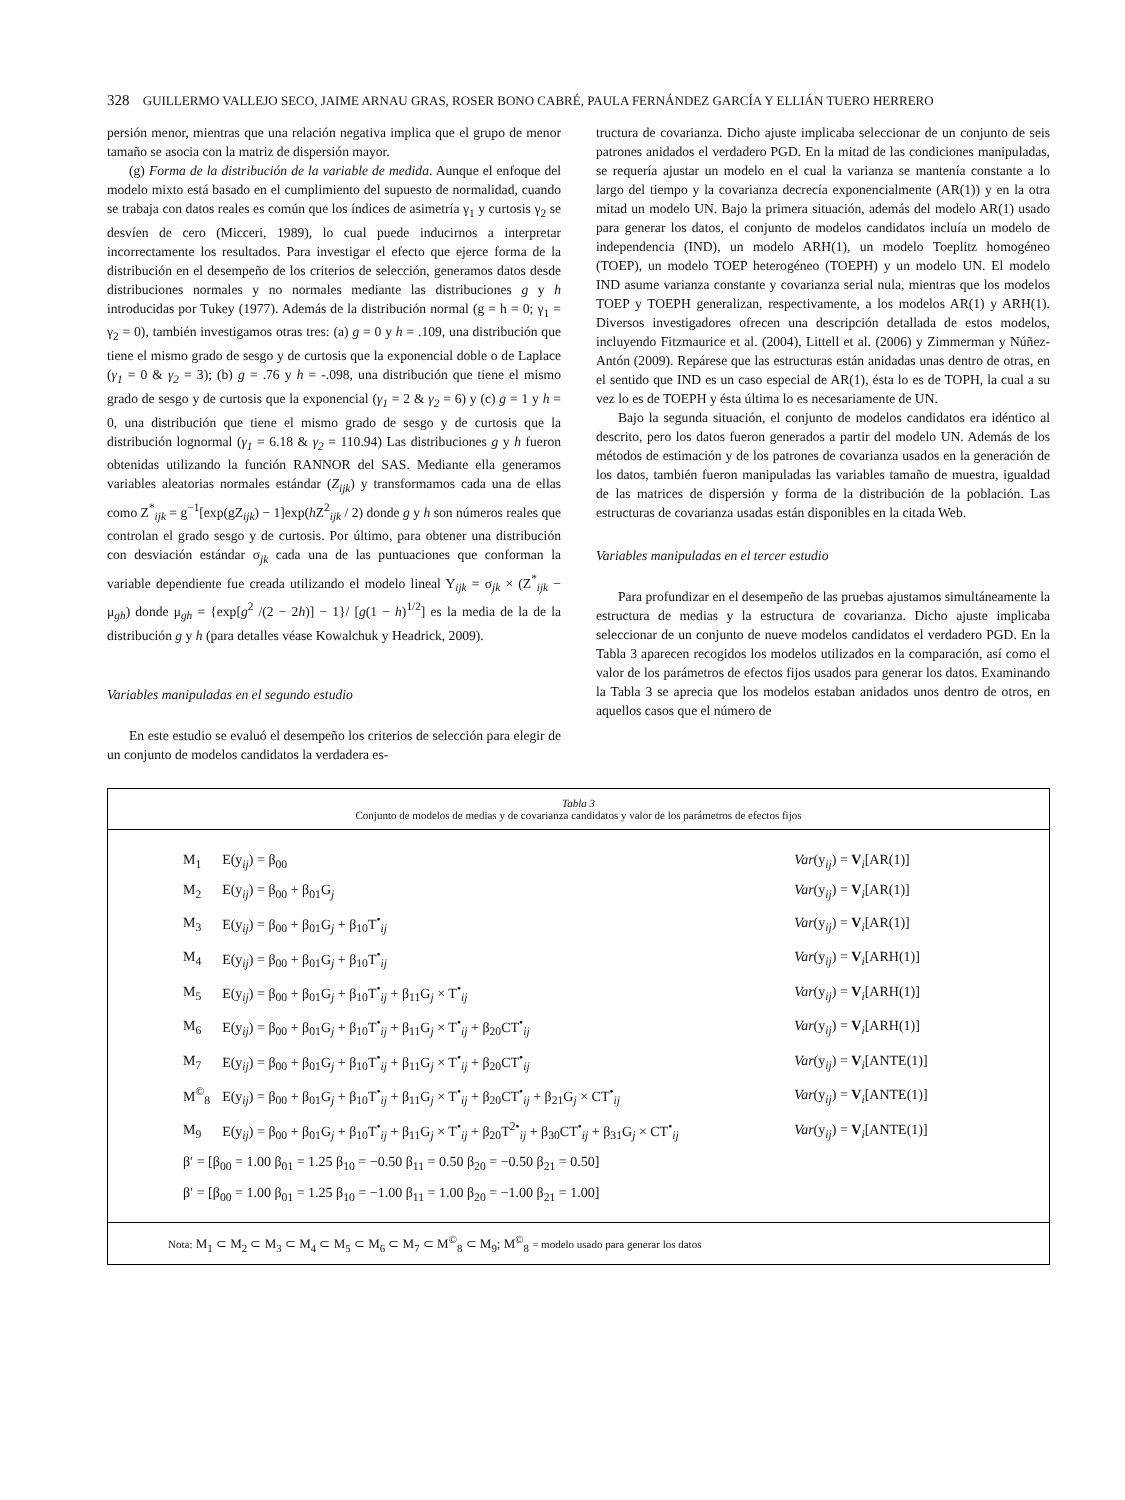328 GUILLERMO VALLEJO SECO, JAIME ARNAU GRAS, ROSER BONO CABRÉ, PAULA FERNÁNDEZ GARCÍA Y ELLIÁN TUERO HERRERO
persión menor, mientras que una relación negativa implica que el grupo de menor tamaño se asocia con la matriz de dispersión mayor.
(g) Forma de la distribución de la variable de medida. Aunque el enfoque del modelo mixto está basado en el cumplimiento del supuesto de normalidad, cuando se trabaja con datos reales es común que los índices de asimetría γ<sub>1</sub> y curtosis γ<sub>2</sub> se desvíen de cero (Micceri, 1989), lo cual puede inducirnos a interpretar incorrectamente los resultados. Para investigar el efecto que ejerce forma de la distribución en el desempeño de los criterios de selección, generamos datos desde distribuciones normales y no normales mediante las distribuciones g y h introducidas por Tukey (1977). Además de la distribución normal (g = h = 0; γ<sub>1</sub> = γ<sub>2</sub> = 0), también investigamos otras tres: (a) g = 0 y h = .109, una distribución que tiene el mismo grado de sesgo y de curtosis que la exponencial doble o de Laplace (γ<sub>1</sub> = 0 & γ<sub>2</sub> = 3); (b) g = .76 y h = -.098, una distribución que tiene el mismo grado de sesgo y de curtosis que la exponencial (γ<sub>1</sub> = 2 & γ<sub>2</sub> = 6) y (c) g = 1 y h = 0, una distribución que tiene el mismo grado de sesgo y de curtosis que la distribución lognormal (γ<sub>1</sub> = 6.18 & γ<sub>2</sub> = 110.94) Las distribuciones g y h fueron obtenidas utilizando la función RANNOR del SAS. Mediante ella generamos variables aleatorias normales estándar (Z<sub>ijk</sub>) y transformamos cada una de ellas como Z<sup>*</sup><sub>ijk</sub> = g<sup>−1</sup>[exp(gZ<sub>ijk</sub>) − 1]exp(h Z<sup>2</sup><sub>ijk</sub> / 2) donde g y h son números reales que controlan el grado sesgo y de curtosis. Por último, para obtener una distribución con desviación estándar σ<sub>jk</sub> cada una de las puntuaciones que conforman la variable dependiente fue creada utilizando el modelo lineal Y<sub>ijk</sub> = σ<sub>jk</sub> × (Z<sup>*</sup><sub>ijk</sub> − μ<sub>gh</sub>) donde μ<sub>gh</sub> = {exp[g<sup>2</sup> /(2 − 2h)] − 1}/ [g(1 − h)<sup>1/2</sup>] es la media de la de la distribución g y h (para detalles véase Kowalchuk y Headrick, 2009).
Variables manipuladas en el segundo estudio
En este estudio se evaluó el desempeño los criterios de selección para elegir de un conjunto de modelos candidatos la verdadera es-
tructura de covarianza. Dicho ajuste implicaba seleccionar de un conjunto de seis patrones anidados el verdadero PGD. En la mitad de las condiciones manipuladas, se requería ajustar un modelo en el cual la varianza se mantenía constante a lo largo del tiempo y la covarianza decrecía exponencialmente (AR(1)) y en la otra mitad un modelo UN. Bajo la primera situación, además del modelo AR(1) usado para generar los datos, el conjunto de modelos candidatos incluía un modelo de independencia (IND), un modelo ARH(1), un modelo Toeplitz homogéneo (TOEP), un modelo TOEP heterogéneo (TOEPH) y un modelo UN. El modelo IND asume varianza constante y covarianza serial nula, mientras que los modelos TOEP y TOEPH generalizan, respectivamente, a los modelos AR(1) y ARH(1). Diversos investigadores ofrecen una descripción detallada de estos modelos, incluyendo Fitzmaurice et al. (2004), Littell et al. (2006) y Zimmerman y Núñez-Antón (2009). Repárese que las estructuras están anidadas unas dentro de otras, en el sentido que IND es un caso especial de AR(1), ésta lo es de TOPH, la cual a su vez lo es de TOEPH y ésta última lo es necesariamente de UN.
Bajo la segunda situación, el conjunto de modelos candidatos era idéntico al descrito, pero los datos fueron generados a partir del modelo UN. Además de los métodos de estimación y de los patrones de covarianza usados en la generación de los datos, también fueron manipuladas las variables tamaño de muestra, igualdad de las matrices de dispersión y forma de la distribución de la población. Las estructuras de covarianza usadas están disponibles en la citada Web.
Variables manipuladas en el tercer estudio
Para profundizar en el desempeño de las pruebas ajustamos simultáneamente la estructura de medias y la estructura de covarianza. Dicho ajuste implicaba seleccionar de un conjunto de nueve modelos candidatos el verdadero PGD. En la Tabla 3 aparecen recogidos los modelos utilizados en la comparación, así como el valor de los parámetros de efectos fijos usados para generar los datos. Examinando la Tabla 3 se aprecia que los modelos estaban anidados unos dentro de otros, en aquellos casos que el número de
Tabla 3
Conjunto de modelos de medias y de covarianza candidatos y valor de los parámetros de efectos fijos
| M<sub>1</sub> | E(y<sub>ij</sub>) = β<sub>00</sub> | Var (y<sub>ij</sub>) = V<sub>i</sub>[AR(1)] |
| M<sub>2</sub> | E(y<sub>ij</sub>) = β<sub>00</sub> + β<sub>01</sub>G<sub>j</sub> | Var (y<sub>ij</sub>) = V<sub>i</sub>[AR(1)] |
| M<sub>3</sub> | E(y<sub>ij</sub>) = β<sub>00</sub> + β<sub>01</sub>G<sub>j</sub> + β<sub>10</sub>T<sup>•</sup><sub>ij</sub> | Var (y<sub>ij</sub>) = V<sub>i</sub>[AR(1)] |
| M<sub>4</sub> | E(y<sub>ij</sub>) = β<sub>00</sub> + β<sub>01</sub>G<sub>j</sub> + β<sub>10</sub>T<sup>•</sup><sub>ij</sub> | Var (y<sub>ij</sub>) = V<sub>i</sub>[ARH(1)] |
| M<sub>5</sub> | E(y<sub>ij</sub>) = β<sub>00</sub> + β<sub>01</sub>G<sub>j</sub> + β<sub>10</sub>T<sup>•</sup><sub>ij</sub> + β<sub>11</sub>G<sub>j</sub> × T<sup>•</sup><sub>ij</sub> | Var (y<sub>ij</sub>) = V<sub>i</sub>[ARH(1)] |
| M<sub>6</sub> | E(y<sub>ij</sub>) = β<sub>00</sub> + β<sub>01</sub>G<sub>j</sub> + β<sub>10</sub>T<sup>•</sup><sub>ij</sub> + β<sub>11</sub>G<sub>j</sub> × T<sup>•</sup><sub>ij</sub> + β<sub>20</sub>CT<sup>•</sup><sub>ij</sub> | Var (y<sub>ij</sub>) = V<sub>i</sub>[ARH(1)] |
| M<sub>7</sub> | E(y<sub>ij</sub>) = β<sub>00</sub> + β<sub>01</sub>G<sub>j</sub> + β<sub>10</sub>T<sup>•</sup><sub>ij</sub> + β<sub>11</sub>G<sub>j</sub> × T<sup>•</sup><sub>ij</sub> + β<sub>20</sub>CT<sup>•</sup><sub>ij</sub> | Var (y<sub>ij</sub>) = V<sub>i</sub>[ANTE(1)] |
| M<sup>©</sup><sub>8</sub> | E(y<sub>ij</sub>) = β<sub>00</sub> + β<sub>01</sub>G<sub>j</sub> + β<sub>10</sub>T<sup>•</sup><sub>ij</sub> + β<sub>11</sub>G<sub>j</sub> × T<sup>•</sup><sub>ij</sub> + β<sub>20</sub>CT<sup>•</sup><sub>ij</sub> + β<sub>21</sub>G<sub>j</sub> × CT<sup>•</sup><sub>ij</sub> | Var (y<sub>ij</sub>) = V<sub>i</sub>[ANTE(1)] |
| M<sub>9</sub> | E(y<sub>ij</sub>) = β<sub>00</sub> + β<sub>01</sub>G<sub>j</sub> + β<sub>10</sub>T<sup>•</sup><sub>ij</sub> + β<sub>11</sub>G<sub>j</sub> × T<sup>•</sup><sub>ij</sub> + β<sub>20</sub>T<sup>2•</sup><sub>ij</sub> + β<sub>30</sub>CT<sup>•</sup><sub>ij</sub> + β<sub>31</sub>G<sub>j</sub> × CT<sup>•</sup><sub>ij</sub> | Var (y<sub>ij</sub>) = V<sub>i</sub>[ANTE(1)] |
| β′ = [β<sub>00</sub> = 1.00 β<sub>01</sub> = 1.25 β<sub>10</sub> = −0.50 β<sub>11</sub> = 0.50 β<sub>20</sub> = −0.50 β<sub>21</sub> = 0.50] | | |
| β′ = [β<sub>00</sub> = 1.00 β<sub>01</sub> = 1.25 β<sub>10</sub> = −1.00 β<sub>11</sub> = 1.00 β<sub>20</sub> = −1.00 β<sub>21</sub> = 1.00] | | |
Nota: M<sub>1</sub> ⊂ M<sub>2</sub> ⊂ M<sub>3</sub> ⊂ M<sub>4</sub> ⊂ M<sub>5</sub> ⊂ M<sub>6</sub> ⊂ M<sub>7</sub> ⊂ M<sup>©</sup><sub>8</sub> ⊂ M<sub>9</sub>; M<sup>©</sup><sub>8</sub> = modelo usado para generar los datos